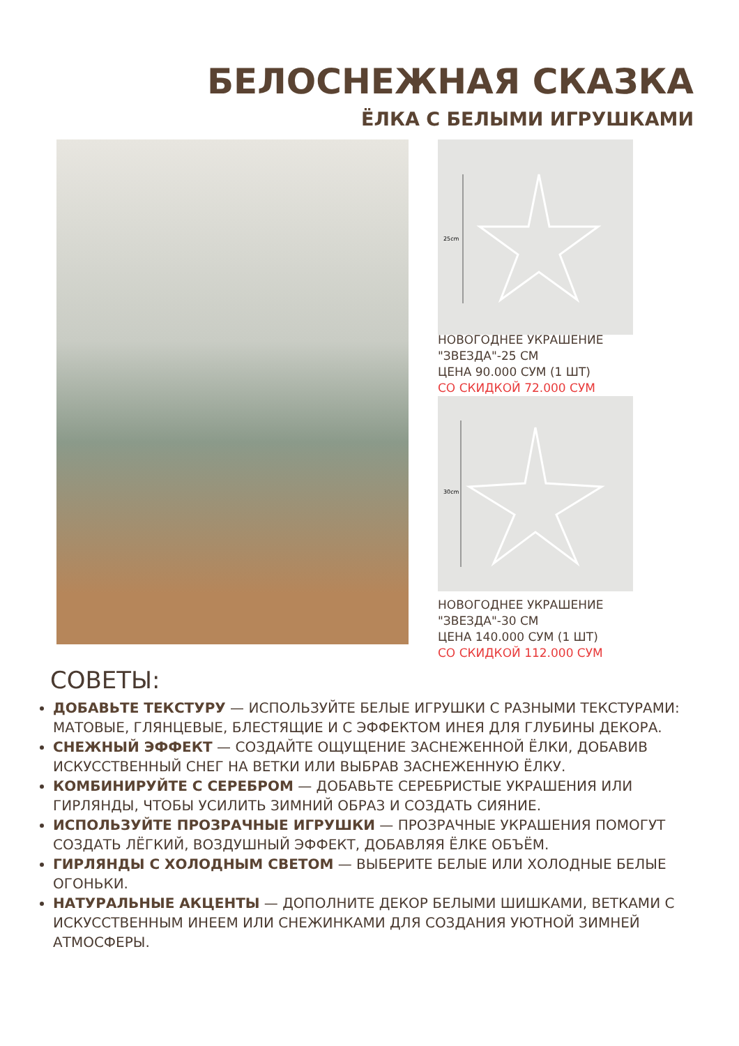БЕЛОСНЕЖНАЯ СКАЗКА
ЁЛКА С БЕЛЫМИ ИГРУШКАМИ
25cm
НОВОГОДНЕЕ УКРАШЕНИЕ
"ЗВЕЗДА"-25 СМ
ЦЕНА 90.000 СУМ (1 ШТ)
СО СКИДКОЙ 72.000 СУМ
30cm
НОВОГОДНЕЕ УКРАШЕНИЕ
"ЗВЕЗДА"-30 СМ
ЦЕНА 140.000 СУМ (1 ШТ)
СО СКИДКОЙ 112.000 СУМ
СОВЕТЫ:
ДОБАВЬТЕ ТЕКСТУРУ — ИСПОЛЬЗУЙТЕ БЕЛЫЕ ИГРУШКИ С РАЗНЫМИ ТЕКСТУРАМИ: МАТОВЫЕ, ГЛЯНЦЕВЫЕ, БЛЕСТЯЩИЕ И С ЭФФЕКТОМ ИНЕЯ ДЛЯ ГЛУБИНЫ ДЕКОРА.
СНЕЖНЫЙ ЭФФЕКТ — СОЗДАЙТЕ ОЩУЩЕНИЕ ЗАСНЕЖЕННОЙ ЁЛКИ, ДОБАВИВ ИСКУССТВЕННЫЙ СНЕГ НА ВЕТКИ ИЛИ ВЫБРАВ ЗАСНЕЖЕННУЮ ЁЛКУ.
КОМБИНИРУЙТЕ С СЕРЕБРОМ — ДОБАВЬТЕ СЕРЕБРИСТЫЕ УКРАШЕНИЯ ИЛИ ГИРЛЯНДЫ, ЧТОБЫ УСИЛИТЬ ЗИМНИЙ ОБРАЗ И СОЗДАТЬ СИЯНИЕ.
ИСПОЛЬЗУЙТЕ ПРОЗРАЧНЫЕ ИГРУШКИ — ПРОЗРАЧНЫЕ УКРАШЕНИЯ ПОМОГУТ СОЗДАТЬ ЛЁГКИЙ, ВОЗДУШНЫЙ ЭФФЕКТ, ДОБАВЛЯЯ ЁЛКЕ ОБЪЁМ.
ГИРЛЯНДЫ С ХОЛОДНЫМ СВЕТОМ — ВЫБЕРИТЕ БЕЛЫЕ ИЛИ ХОЛОДНЫЕ БЕЛЫЕ ОГОНЬКИ.
НАТУРАЛЬНЫЕ АКЦЕНТЫ — ДОПОЛНИТЕ ДЕКОР БЕЛЫМИ ШИШКАМИ, ВЕТКАМИ С ИСКУССТВЕННЫМ ИНЕЕМ ИЛИ СНЕЖИНКАМИ ДЛЯ СОЗДАНИЯ УЮТНОЙ ЗИМНЕЙ АТМОСФЕРЫ.